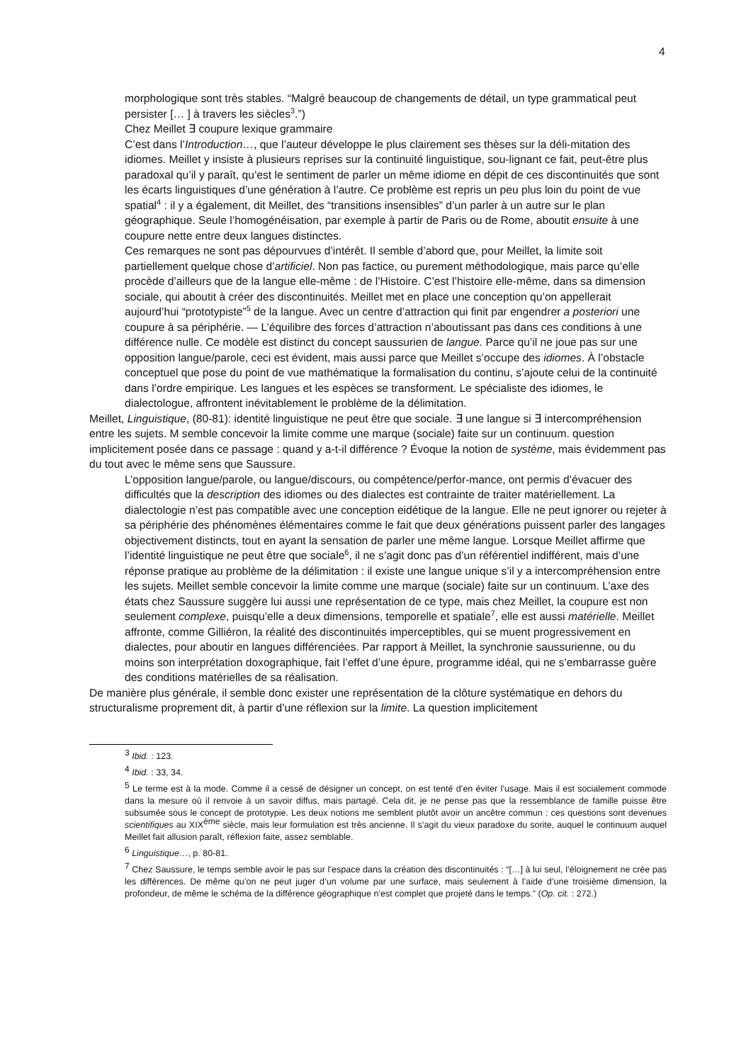4
morphologique sont très stables. “Malgré beaucoup de changements de détail, un type grammatical peut persister [… ] à travers les siècles<sup>3</sup>.”)
Chez Meillet ∃ coupure lexique grammaire
C’est dans l’Introduction…, que l’auteur développe le plus clairement ses thèses sur la déli-mitation des idiomes. Meillet y insiste à plusieurs reprises sur la continuité linguistique, sou-lignant ce fait, peut-être plus paradoxal qu’il y paraît, qu’est le sentiment de parler un même idiome en dépit de ces discontinuités que sont les écarts linguistiques d’une génération à l’autre. Ce problème est repris un peu plus loin du point de vue spatial<sup>4</sup> : il y a également, dit Meillet, des “transitions insensibles” d’un parler à un autre sur le plan géographique. Seule l’homogénéisation, par exemple à partir de Paris ou de Rome, aboutit ensuite à une coupure nette entre deux langues distinctes.
Ces remarques ne sont pas dépourvues d’intérêt. Il semble d’abord que, pour Meillet, la limite soit partiellement quelque chose d’artificiel. Non pas factice, ou purement méthodologique, mais parce qu’elle procède d’ailleurs que de la langue elle-même : de l’Histoire. C’est l’histoire elle-même, dans sa dimension sociale, qui aboutit à créer des discontinuités. Meillet met en place une conception qu’on appellerait aujourd’hui “prototypiste”<sup>5</sup> de la langue. Avec un centre d’attraction qui finit par engendrer a posteriori une coupure à sa périphérie. — L’équilibre des forces d’attraction n’aboutissant pas dans ces conditions à une différence nulle. Ce modèle est distinct du concept saussurien de langue. Parce qu’il ne joue pas sur une opposition langue/parole, ceci est évident, mais aussi parce que Meillet s’occupe des idiomes. À l’obstacle conceptuel que pose du point de vue mathématique la formalisation du continu, s’ajoute celui de la continuité dans l’ordre empirique. Les langues et les espèces se transforment. Le spécialiste des idiomes, le dialectologue, affrontent inévitablement le problème de la délimitation.
Meillet, Linguistique, (80-81): identité linguistique ne peut être que sociale. ∃ une langue si ∃ intercompréhension entre les sujets. M semble concevoir la limite comme une marque (sociale) faite sur un continuum. question implicitement posée dans ce passage : quand y a-t-il différence ? Évoque la notion de système, mais évidemment pas du tout avec le même sens que Saussure.
L’opposition langue/parole, ou langue/discours, ou compétence/perfor-mance, ont permis d’évacuer des difficultés que la description des idiomes ou des dialectes est contrainte de traiter matériellement. La dialectologie n’est pas compatible avec une conception eidétique de la langue. Elle ne peut ignorer ou rejeter à sa périphérie des phénomènes élémentaires comme le fait que deux générations puissent parler des langages objectivement distincts, tout en ayant la sensation de parler une même langue. Lorsque Meillet affirme que l’identité linguistique ne peut être que sociale<sup>6</sup>, il ne s’agit donc pas d’un référentiel indifférent, mais d’une réponse pratique au problème de la délimitation : il existe une langue unique s’il y a intercompréhension entre les sujets. Meillet semble concevoir la limite comme une marque (sociale) faite sur un continuum. L’axe des états chez Saussure suggère lui aussi une représentation de ce type, mais chez Meillet, la coupure est non seulement complexe, puisqu’elle a deux dimensions, temporelle et spatiale<sup>7</sup>, elle est aussi matérielle. Meillet affronte, comme Gilliéron, la réalité des discontinuités imperceptibles, qui se muent progressivement en dialectes, pour aboutir en langues différenciées. Par rapport à Meillet, la synchronie saussurienne, ou du moins son interprétation doxographique, fait l’effet d’une épure, programme idéal, qui ne s’embarrasse guère des conditions matérielles de sa réalisation.
De manière plus générale, il semble donc exister une représentation de la clôture systématique en dehors du structuralisme proprement dit, à partir d’une réflexion sur la limite. La question implicitement
<sup>3</sup> Ibid. : 123.
<sup>4</sup> Ibid. : 33, 34.
<sup>5</sup> Le terme est à la mode. Comme il a cessé de désigner un concept, on est tenté d’en éviter l’usage. Mais il est socialement commode dans la mesure où il renvoie à un savoir diffus, mais partagé. Cela dit, je ne pense pas que la ressemblance de famille puisse être subsumée sous le concept de prototypie. Les deux notions me semblent plutôt avoir un ancêtre commun : ces questions sont devenues scientifiques au XIX<sup>ème</sup> siècle, mais leur formulation est très ancienne. Il s’agit du vieux paradoxe du sorite, auquel le continuum auquel Meillet fait allusion paraît, réflexion faite, assez semblable.
<sup>6</sup> Linguistique…, p. 80-81.
<sup>7</sup> Chez Saussure, le temps semble avoir le pas sur l’espace dans la création des discontinuités : “[…] à lui seul, l’éloignement ne crée pas les différences. De même qu’on ne peut juger d’un volume par une surface, mais seulement à l’aide d’une troisième dimension, la profondeur, de même le schéma de la différence géographique n’est complet que projeté dans le temps.” (Op. cit. : 272.)